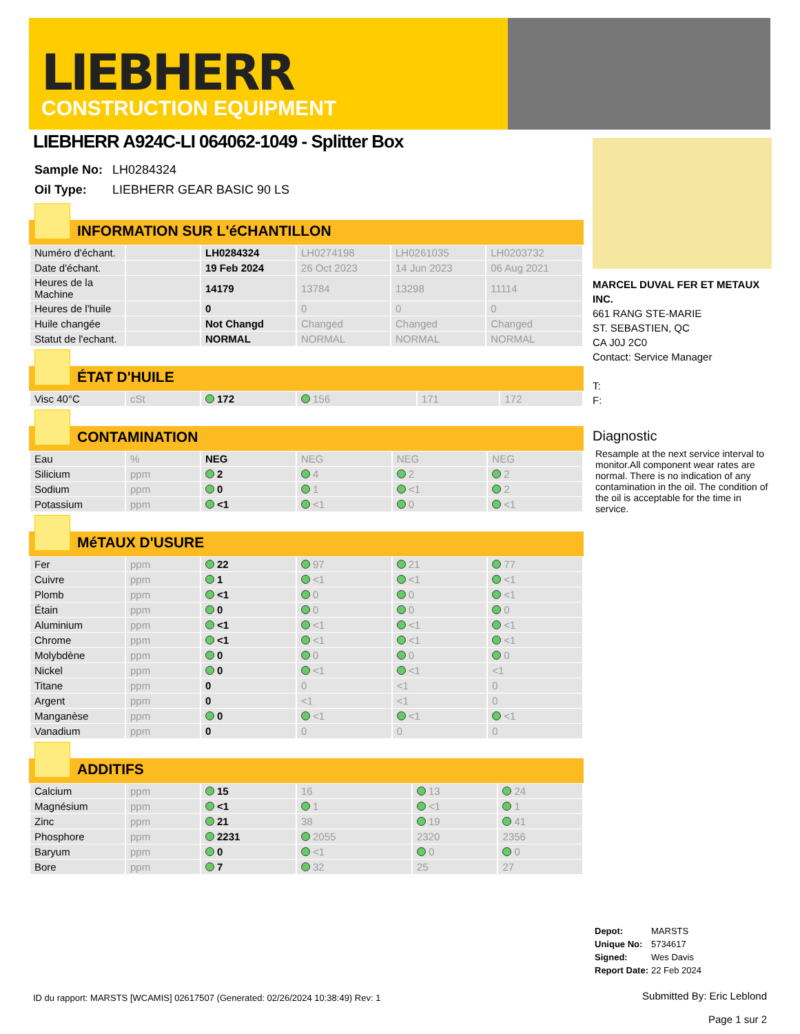LIEBHERR
CONSTRUCTION EQUIPMENT
LIEBHERR A924C-LI 064062-1049 - Splitter Box
| Sample No: | LH0284324 |
| Oil Type: | LIEBHERR GEAR BASIC 90 LS |
INFORMATION SUR L'éCHANTILLON
| Numéro d'échant. | | LH0284324 | LH0274198 | LH0261035 | LH0203732 |
| Date d'échant. | | 19 Feb 2024 | 26 Oct 2023 | 14 Jun 2023 | 06 Aug 2021 |
| Heures de la Machine | | 14179 | 13784 | 13298 | 11114 |
| Heures de l'huile | | 0 | 0 | 0 | 0 |
| Huile changée | | Not Changd | Changed | Changed | Changed |
| Statut de l'echant. | | NORMAL | NORMAL | NORMAL | NORMAL |
ÉTAT D'HUILE
| Visc 40°C | cSt | 172 | 156 | 171 | 172 |
CONTAMINATION
| Eau | % | NEG | NEG | NEG | NEG |
| Silicium | ppm | 2 | 4 | 2 | 2 |
| Sodium | ppm | 0 | 1 | <1 | 2 |
| Potassium | ppm | <1 | <1 | 0 | <1 |
MéTAUX D'USURE
| Fer | ppm | 22 | 97 | 21 | 77 |
| Cuivre | ppm | 1 | <1 | <1 | <1 |
| Plomb | ppm | <1 | 0 | 0 | <1 |
| Étain | ppm | 0 | 0 | 0 | 0 |
| Aluminium | ppm | <1 | <1 | <1 | <1 |
| Chrome | ppm | <1 | <1 | <1 | <1 |
| Molybdène | ppm | 0 | 0 | 0 | 0 |
| Nickel | ppm | 0 | <1 | <1 | <1 |
| Titane | ppm | 0 | 0 | <1 | 0 |
| Argent | ppm | 0 | <1 | <1 | 0 |
| Manganèse | ppm | 0 | <1 | <1 | <1 |
| Vanadium | ppm | 0 | 0 | 0 | 0 |
ADDITIFS
| Calcium | ppm | 15 | 16 | 13 | 24 |
| Magnésium | ppm | <1 | 1 | <1 | 1 |
| Zinc | ppm | 21 | 38 | 19 | 41 |
| Phosphore | ppm | 2231 | 2055 | 2320 | 2356 |
| Baryum | ppm | 0 | <1 | 0 | 0 |
| Bore | ppm | 7 | 32 | 25 | 27 |
MARCEL DUVAL FER ET METAUX INC.
661 RANG STE-MARIE
ST. SEBASTIEN, QC
CA J0J 2C0
Contact: Service Manager
T:
F:
Diagnostic
Resample at the next service interval to monitor.All component wear rates are normal. There is no indication of any contamination in the oil. The condition of the oil is acceptable for the time in service.
| Depot: | MARSTS |
| Unique No: | 5734617 |
| Signed: | Wes Davis |
| Report Date: | 22 Feb 2024 |
ID du rapport: MARSTS [WCAMIS] 02617507 (Generated: 02/26/2024 10:38:49) Rev: 1
Submitted By: Eric Leblond
Page 1 sur 2